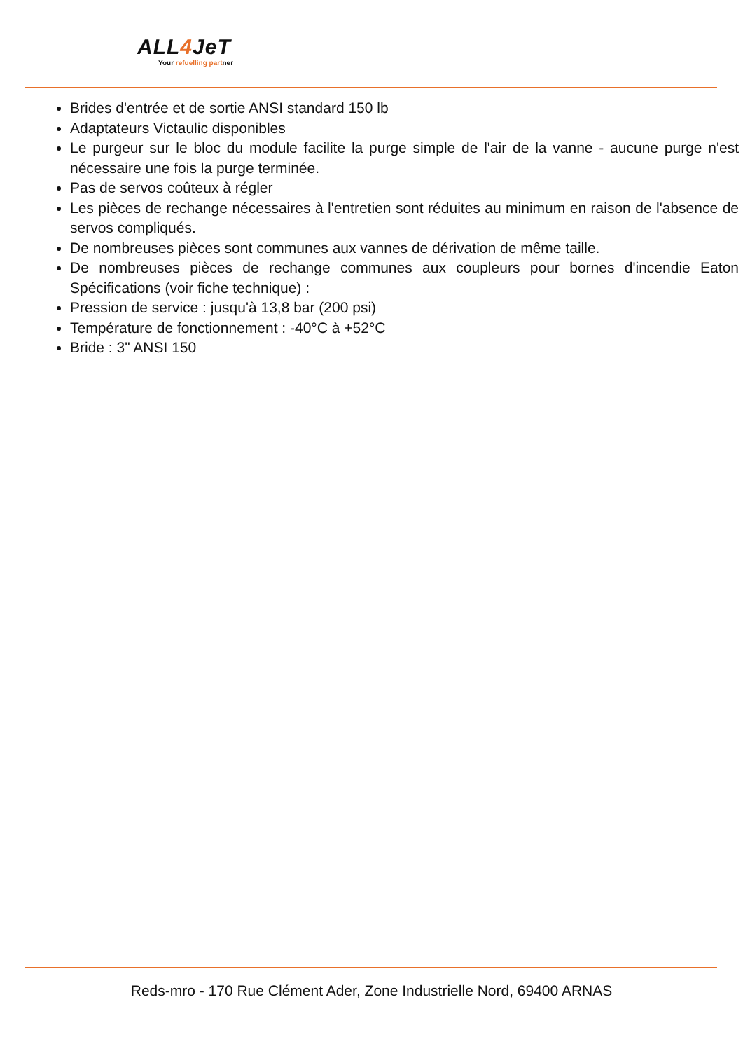ALL4 JeT
Your refuelling partner
Brides d'entrée et de sortie ANSI standard 150 lb
Adaptateurs Victaulic disponibles
Le purgeur sur le bloc du module facilite la purge simple de l'air de la vanne - aucune purge n'est nécessaire une fois la purge terminée.
Pas de servos coûteux à régler
Les pièces de rechange nécessaires à l'entretien sont réduites au minimum en raison de l'absence de servos compliqués.
De nombreuses pièces sont communes aux vannes de dérivation de même taille.
De nombreuses pièces de rechange communes aux coupleurs pour bornes d'incendie Eaton Spécifications (voir fiche technique) :
Pression de service : jusqu'à 13,8 bar (200 psi)
Température de fonctionnement : -40°C à +52°C
Bride : 3" ANSI 150
Reds-mro - 170 Rue Clément Ader, Zone Industrielle Nord, 69400 ARNAS